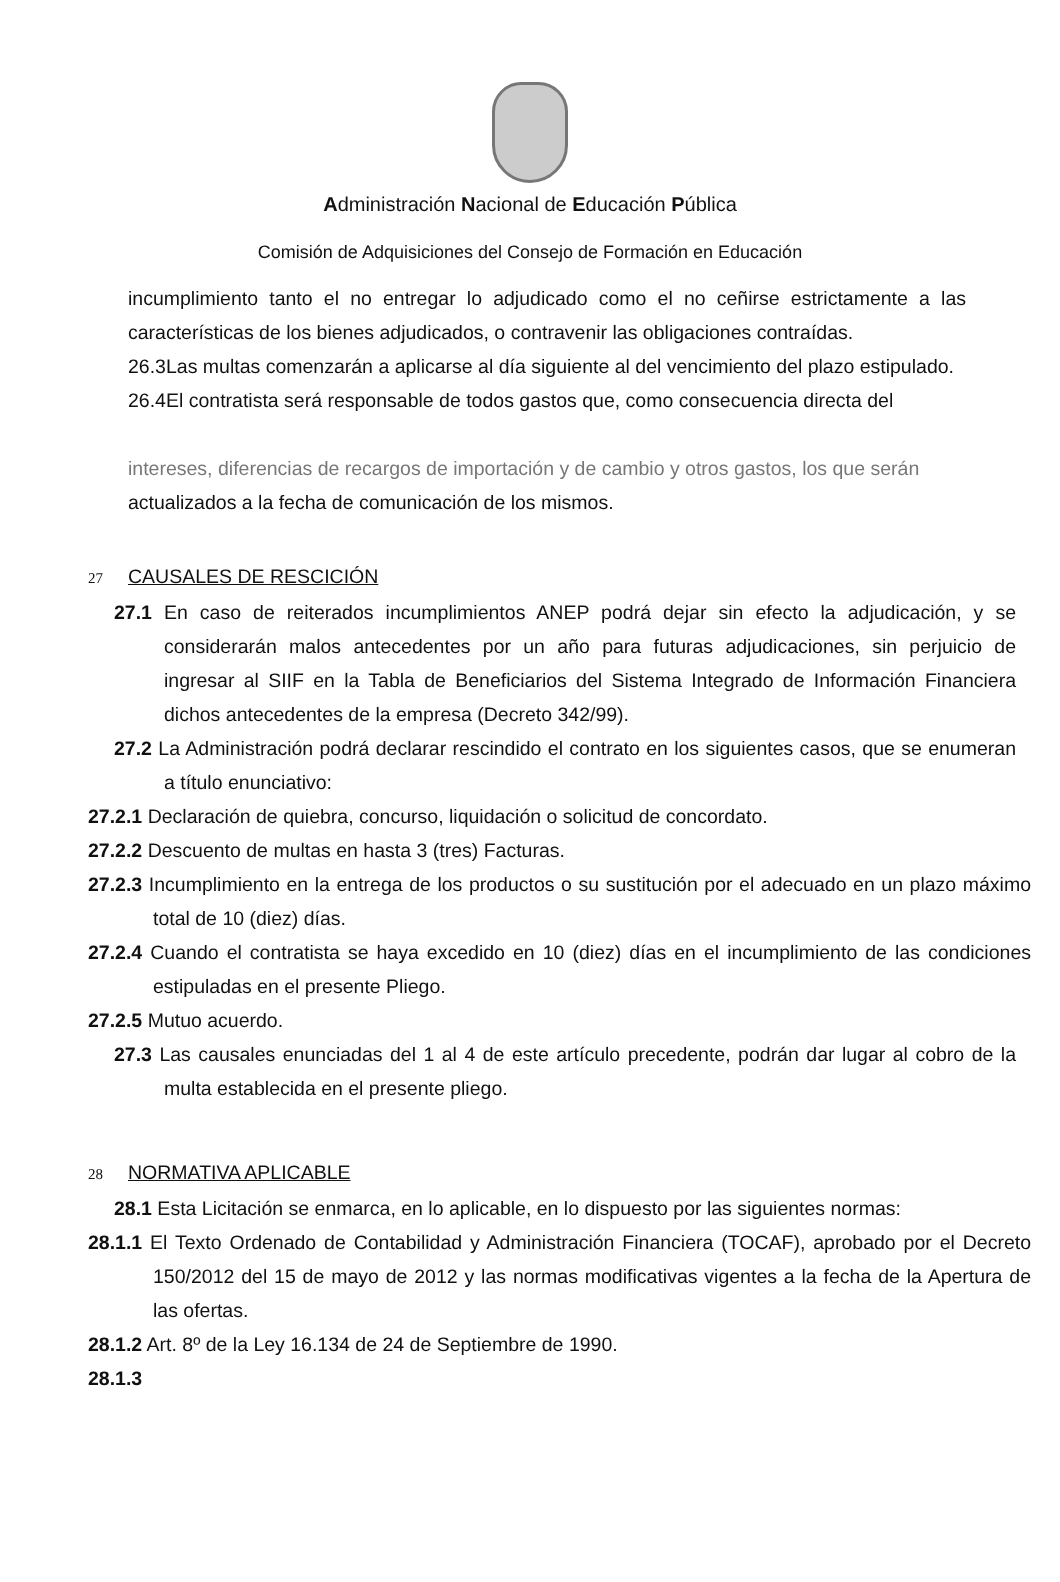Administración Nacional de Educación Pública
Comisión de Adquisiciones del Consejo de Formación en Educación
incumplimiento tanto el no entregar lo adjudicado como el no ceñirse estrictamente a las características de los bienes adjudicados, o contravenir las obligaciones contraídas.
26.3Las multas comenzarán a aplicarse al día siguiente al del vencimiento del plazo estipulado.
26.4El contratista será responsable de todos gastos que, como consecuencia directa del
intereses, diferencias de recargos de importación y de cambio y otros gastos, los que serán
actualizados a la fecha de comunicación de los mismos.
27 CAUSALES DE RESCICIÓN
27.1 En caso de reiterados incumplimientos ANEP podrá dejar sin efecto la adjudicación, y se considerarán malos antecedentes por un año para futuras adjudicaciones, sin perjuicio de ingresar al SIIF en la Tabla de Beneficiarios del Sistema Integrado de Información Financiera dichos antecedentes de la empresa (Decreto 342/99).
27.2 La Administración podrá declarar rescindido el contrato en los siguientes casos, que se enumeran a título enunciativo:
27.2.1 Declaración de quiebra, concurso, liquidación o solicitud de concordato.
27.2.2 Descuento de multas en hasta 3 (tres) Facturas.
27.2.3 Incumplimiento en la entrega de los productos o su sustitución por el adecuado en un plazo máximo total de 10 (diez) días.
27.2.4 Cuando el contratista se haya excedido en 10 (diez) días en el incumplimiento de las condiciones estipuladas en el presente Pliego.
27.2.5 Mutuo acuerdo.
27.3 Las causales enunciadas del 1 al 4 de este artículo precedente, podrán dar lugar al cobro de la multa establecida en el presente pliego.
28 NORMATIVA APLICABLE
28.1 Esta Licitación se enmarca, en lo aplicable, en lo dispuesto por las siguientes normas:
28.1.1 El Texto Ordenado de Contabilidad y Administración Financiera (TOCAF), aprobado por el Decreto 150/2012 del 15 de mayo de 2012 y las normas modificativas vigentes a la fecha de la Apertura de las ofertas.
28.1.2 Art. 8º de la Ley 16.134 de 24 de Septiembre de 1990.
28.1.3